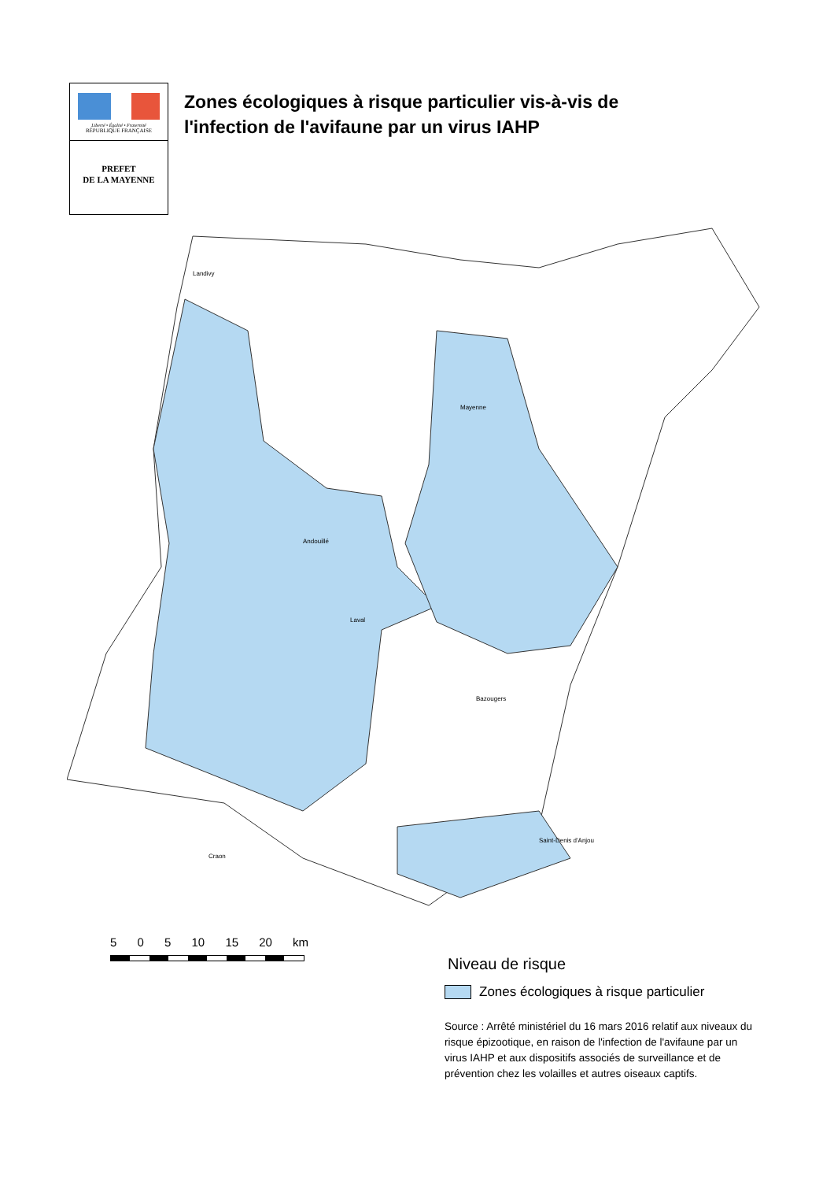Liberté • Égalité • Fraternité
RÉPUBLIQUE FRANÇAISE
PREFET
DE LA MAYENNE
Zones écologiques à risque particulier vis-à-vis de
l'infection de l'avifaune par un virus IAHP
Landivy
Mayenne
Laval
Andouillé
Bazougers
Saint-Denis d'Anjou
Craon
5 0 5 10 15 20 km
Niveau de risque
Zones écologiques à risque particulier
Source : Arrêté ministériel du 16 mars 2016 relatif aux niveaux du risque épizootique, en raison de l'infection de l'avifaune par un virus IAHP et aux dispositifs associés de surveillance et de prévention chez les volailles et autres oiseaux captifs.